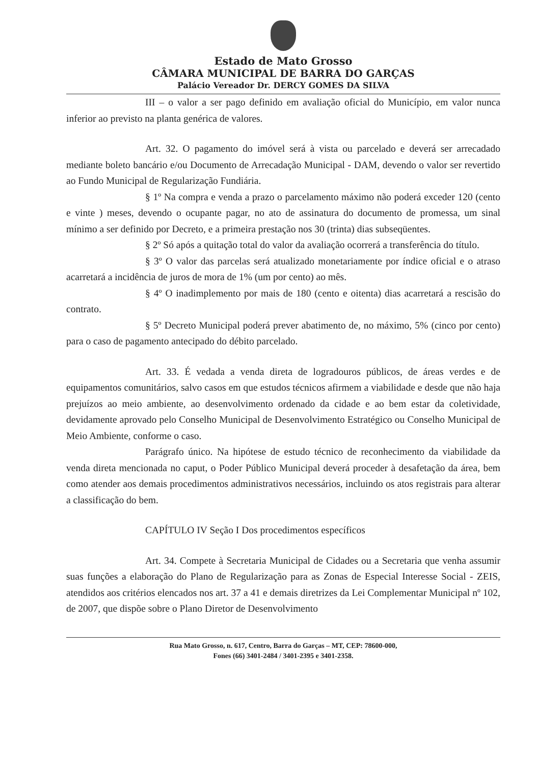Estado de Mato Grosso
CÂMARA MUNICIPAL DE BARRA DO GARÇAS
Palácio Vereador Dr. DERCY GOMES DA SILVA
III – o valor a ser pago definido em avaliação oficial do Município, em valor nunca inferior ao previsto na planta genérica de valores.
Art. 32. O pagamento do imóvel será à vista ou parcelado e deverá ser arrecadado mediante boleto bancário e/ou Documento de Arrecadação Municipal - DAM, devendo o valor ser revertido ao Fundo Municipal de Regularização Fundiária.
§ 1º Na compra e venda a prazo o parcelamento máximo não poderá exceder 120 (cento e vinte ) meses, devendo o ocupante pagar, no ato de assinatura do documento de promessa, um sinal mínimo a ser definido por Decreto, e a primeira prestação nos 30 (trinta) dias subseqüentes.
§ 2º Só após a quitação total do valor da avaliação ocorrerá a transferência do título.
§ 3º O valor das parcelas será atualizado monetariamente por índice oficial e o atraso acarretará a incidência de juros de mora de 1% (um por cento) ao mês.
§ 4º O inadimplemento por mais de 180 (cento e oitenta) dias acarretará a rescisão do contrato.
§ 5º Decreto Municipal poderá prever abatimento de, no máximo, 5% (cinco por cento) para o caso de pagamento antecipado do débito parcelado.
Art. 33. É vedada a venda direta de logradouros públicos, de áreas verdes e de equipamentos comunitários, salvo casos em que estudos técnicos afirmem a viabilidade e desde que não haja prejuízos ao meio ambiente, ao desenvolvimento ordenado da cidade e ao bem estar da coletividade, devidamente aprovado pelo Conselho Municipal de Desenvolvimento Estratégico ou Conselho Municipal de Meio Ambiente, conforme o caso.
Parágrafo único. Na hipótese de estudo técnico de reconhecimento da viabilidade da venda direta mencionada no caput, o Poder Público Municipal deverá proceder à desafetação da área, bem como atender aos demais procedimentos administrativos necessários, incluindo os atos registrais para alterar a classificação do bem.
CAPÍTULO IV Seção I Dos procedimentos específicos
Art. 34. Compete à Secretaria Municipal de Cidades ou a Secretaria que venha assumir suas funções a elaboração do Plano de Regularização para as Zonas de Especial Interesse Social - ZEIS, atendidos aos critérios elencados nos art. 37 a 41 e demais diretrizes da Lei Complementar Municipal nº 102, de 2007, que dispõe sobre o Plano Diretor de Desenvolvimento
Rua Mato Grosso, n. 617, Centro, Barra do Garças – MT, CEP: 78600-000,
Fones (66) 3401-2484 / 3401-2395 e 3401-2358.